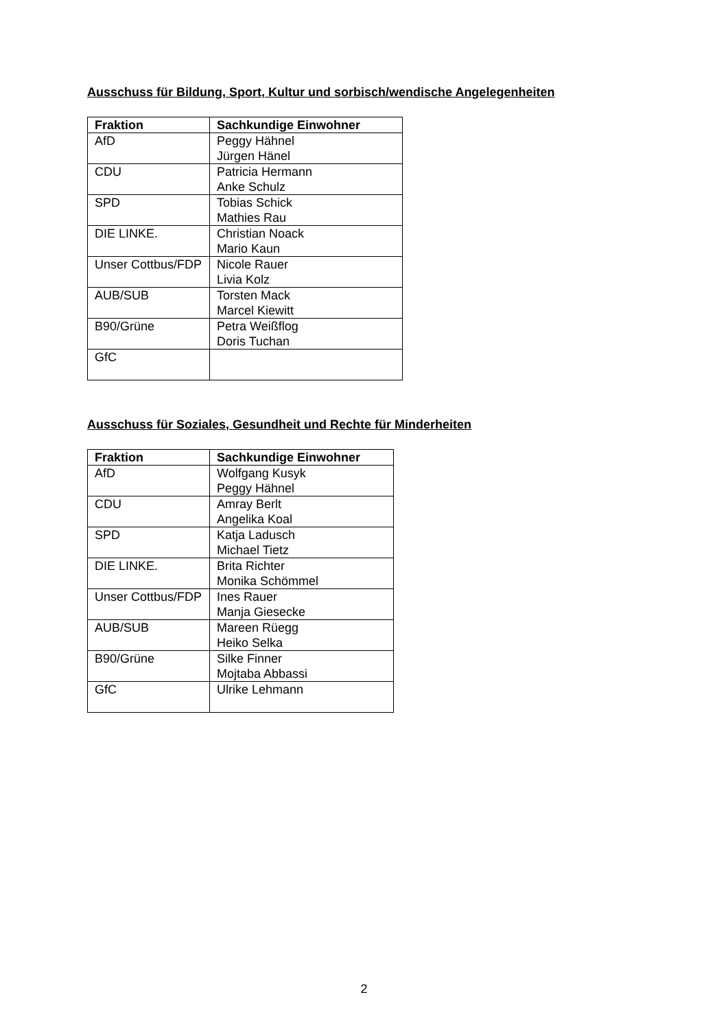Ausschuss für Bildung, Sport, Kultur und sorbisch/wendische Angelegenheiten
| Fraktion | Sachkundige Einwohner |
| --- | --- |
| AfD | Peggy Hähnel Jürgen Hänel |
| CDU | Patricia Hermann Anke Schulz |
| SPD | Tobias Schick Mathies Rau |
| DIE LINKE. | Christian Noack Mario Kaun |
| Unser Cottbus/FDP | Nicole Rauer Livia Kolz |
| AUB/SUB | Torsten Mack Marcel Kiewitt |
| B90/Grüne | Petra Weißflog Doris Tuchan |
| GfC | |
Ausschuss für Soziales, Gesundheit und Rechte für Minderheiten
| Fraktion | Sachkundige Einwohner |
| --- | --- |
| AfD | Wolfgang Kusyk Peggy Hähnel |
| CDU | Amray Berlt Angelika Koal |
| SPD | Katja Ladusch Michael Tietz |
| DIE LINKE. | Brita Richter Monika Schömmel |
| Unser Cottbus/FDP | Ines Rauer Manja Giesecke |
| AUB/SUB | Mareen Rüegg Heiko Selka |
| B90/Grüne | Silke Finner Mojtaba Abbassi |
| GfC | Ulrike Lehmann |
2